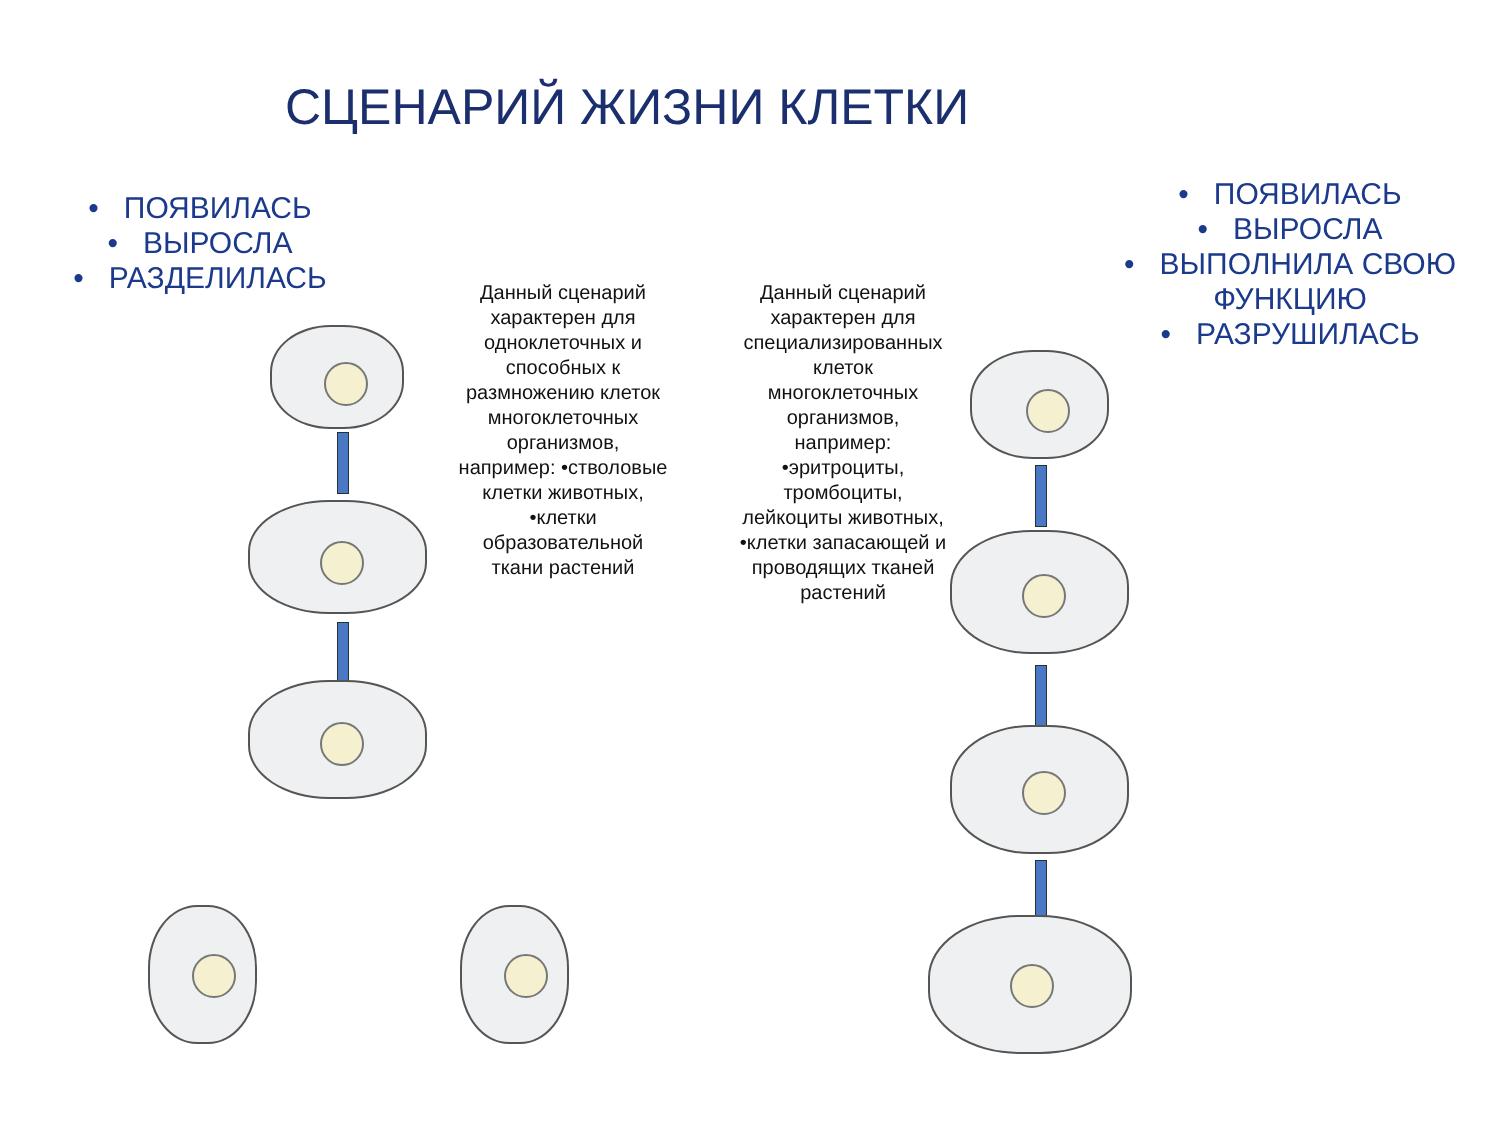СЦЕНАРИЙ ЖИЗНИ КЛЕТКИ
• ПОЯВИЛАСЬ
• ВЫРОСЛА
• РАЗДЕЛИЛАСЬ
Данный сценарий характерен для одноклеточных и способных к размножению клеток многоклеточных организмов, например: •стволовые клетки животных, •клетки образовательной ткани растений
Данный сценарий характерен для специализированных клеток многоклеточных организмов, например: •эритроциты, тромбоциты, лейкоциты животных, •клетки запасающей и проводящих тканей растений
• ПОЯВИЛАСЬ
• ВЫРОСЛА
• ВЫПОЛНИЛА СВОЮ ФУНКЦИЮ
• РАЗРУШИЛАСЬ